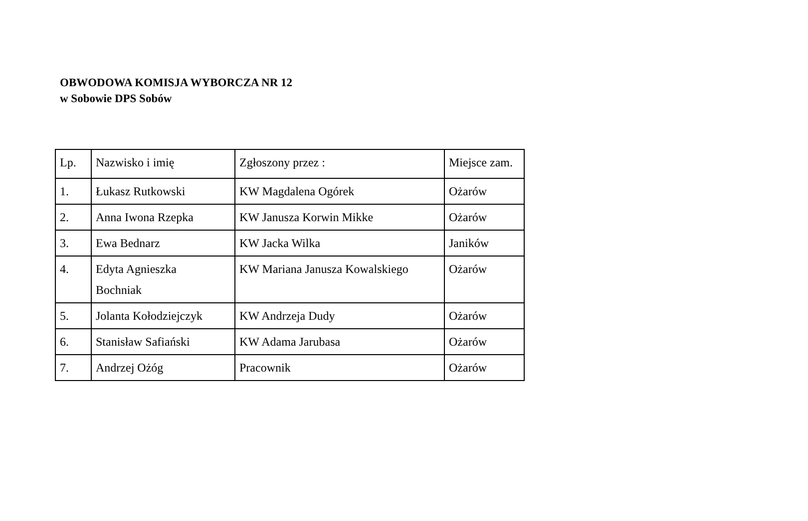OBWODOWA KOMISJA WYBORCZA NR 12
w Sobowie DPS Sobów
| Lp. | Nazwisko i imię | Zgłoszony przez : | Miejsce zam. |
| 1. | Łukasz Rutkowski | KW Magdalena Ogórek | Ożarów |
| 2. | Anna Iwona Rzepka | KW Janusza Korwin Mikke | Ożarów |
| 3. | Ewa Bednarz | KW Jacka Wilka | Janików |
| 4. | Edyta Agnieszka Bochniak | KW Mariana Janusza Kowalskiego | Ożarów |
| 5. | Jolanta Kołodziejczyk | KW Andrzeja Dudy | Ożarów |
| 6. | Stanisław Safiański | KW Adama Jarubasa | Ożarów |
| 7. | Andrzej Ożóg | Pracownik | Ożarów |